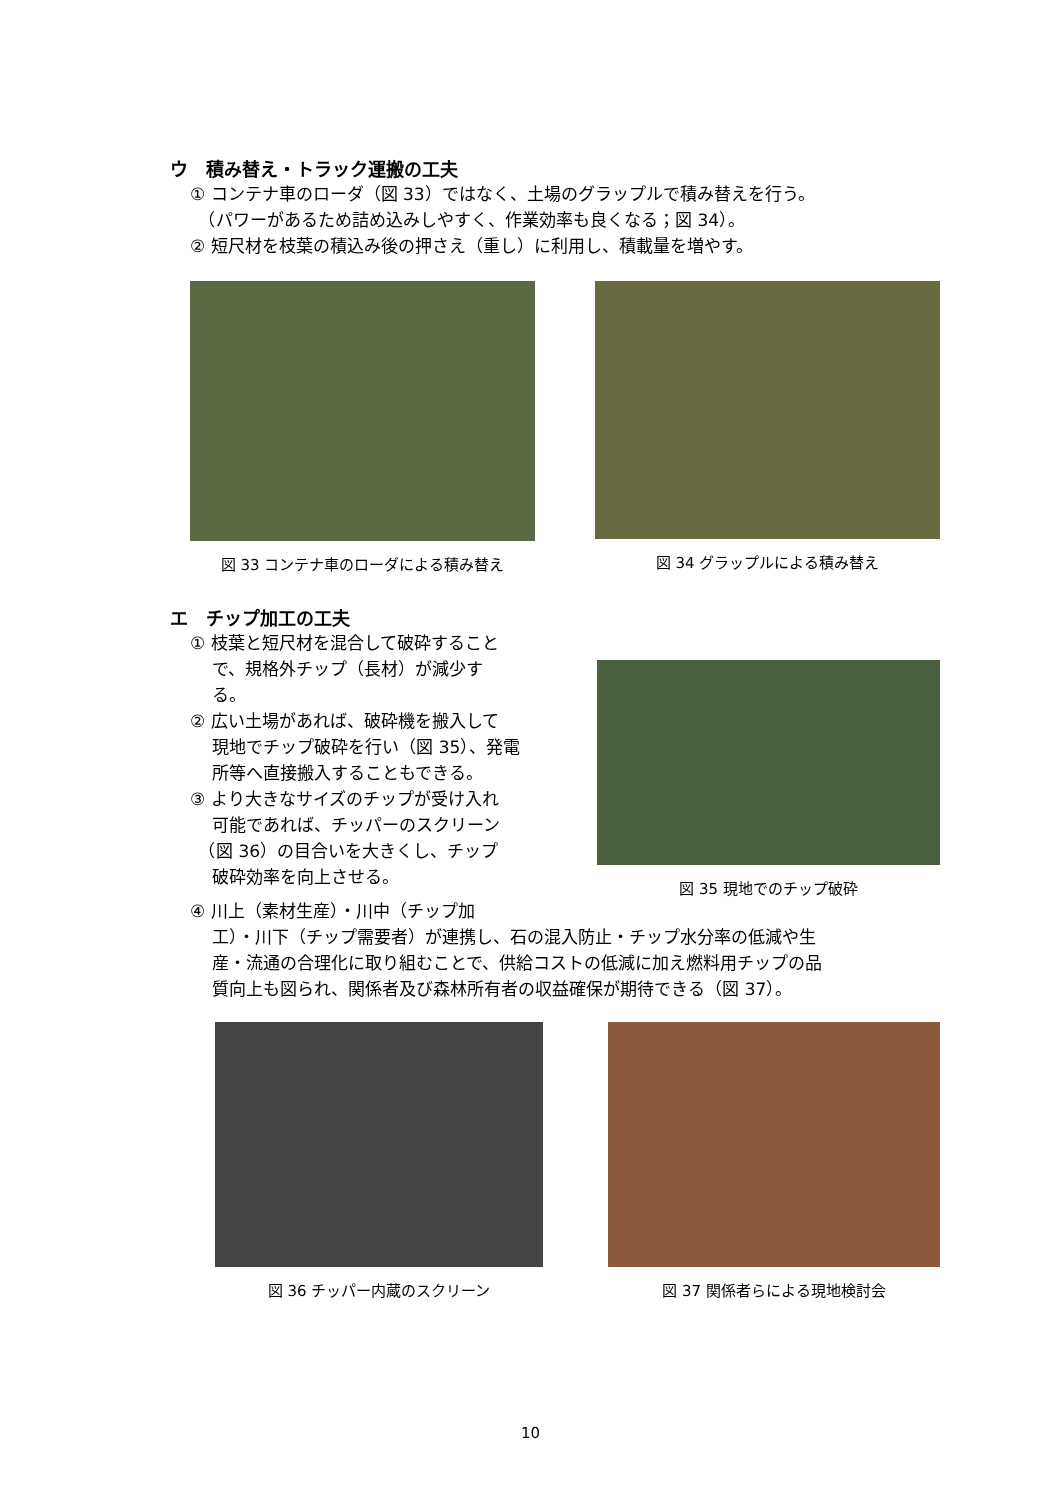ウ　積み替え・トラック運搬の工夫
① コンテナ車のローダ（図 33）ではなく、土場のグラップルで積み替えを行う。
　（パワーがあるため詰め込みしやすく、作業効率も良くなる；図 34）。
② 短尺材を枝葉の積込み後の押さえ（重し）に利用し、積載量を増やす。
図 33 コンテナ車のローダによる積み替え
図 34 グラップルによる積み替え
エ　チップ加工の工夫
① 枝葉と短尺材を混合して破砕すること
　 で、規格外チップ（長材）が減少す
　 る。
② 広い土場があれば、破砕機を搬入して
　 現地でチップ破砕を行い（図 35）、発電
　 所等へ直接搬入することもできる。
③ より大きなサイズのチップが受け入れ
　 可能であれば、チッパーのスクリーン
　（図 36）の目合いを大きくし、チップ
　 破砕効率を向上させる。
図 35 現地でのチップ破砕
④ 川上（素材生産）・川中（チップ加
　 工）・川下（チップ需要者）が連携し、石の混入防止・チップ水分率の低減や生
　 産・流通の合理化に取り組むことで、供給コストの低減に加え燃料用チップの品
　 質向上も図られ、関係者及び森林所有者の収益確保が期待できる（図 37）。
図 36 チッパー内蔵のスクリーン 図 37 関係者らによる現地検討会
10